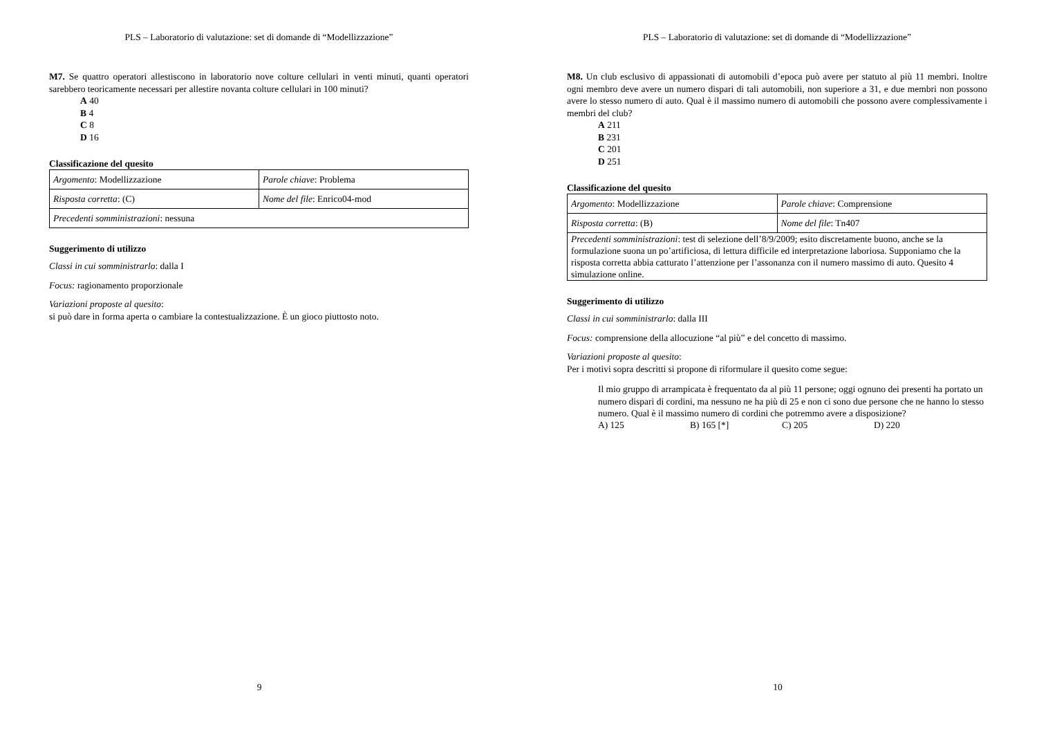PLS – Laboratorio di valutazione: set di domande di “Modellizzazione”
M7. Se quattro operatori allestiscono in laboratorio nove colture cellulari in venti minuti, quanti operatori sarebbero teoricamente necessari per allestire novanta colture cellulari in 100 minuti?
A 40
B 4
C 8
D 16
Classificazione del quesito
| Argomento : Modellizzazione | Parole chiave : Problema |
| Risposta corretta : (C) | Nome del file : Enrico04-mod |
| Precedenti somministrazioni : nessuna | |
Suggerimento di utilizzo
Classi in cui somministrarlo: dalla I
Focus: ragionamento proporzionale
Variazioni proposte al quesito:
si può dare in forma aperta o cambiare la contestualizzazione. È un gioco piuttosto noto.
9
PLS – Laboratorio di valutazione: set di domande di “Modellizzazione”
M8. Un club esclusivo di appassionati di automobili d’epoca può avere per statuto al più 11 membri. Inoltre ogni membro deve avere un numero dispari di tali automobili, non superiore a 31, e due membri non possono avere lo stesso numero di auto. Qual è il massimo numero di automobili che possono avere complessivamente i membri del club?
A 211
B 231
C 201
D 251
Classificazione del quesito
| Argomento : Modellizzazione | Parole chiave : Comprensione |
| Risposta corretta : (B) | Nome del file : Tn407 |
| Precedenti somministrazioni : test di selezione dell’8/9/2009; esito discretamente buono, anche se la formulazione suona un po’artificiosa, di lettura difficile ed interpretazione laboriosa. Supponiamo che la risposta corretta abbia catturato l’attenzione per l’assonanza con il numero massimo di auto. Quesito 4 simulazione online. | |
Suggerimento di utilizzo
Classi in cui somministrarlo: dalla III
Focus: comprensione della allocuzione “al più” e del concetto di massimo.
Variazioni proposte al quesito:
Per i motivi sopra descritti si propone di riformulare il quesito come segue:
Il mio gruppo di arrampicata è frequentato da al più 11 persone; oggi ognuno dei presenti ha portato un numero dispari di cordini, ma nessuno ne ha più di 25 e non ci sono due persone che ne hanno lo stesso numero. Qual è il massimo numero di cordini che potremmo avere a disposizione?
A) 125 B) 165 [*] C) 205 D) 220
10